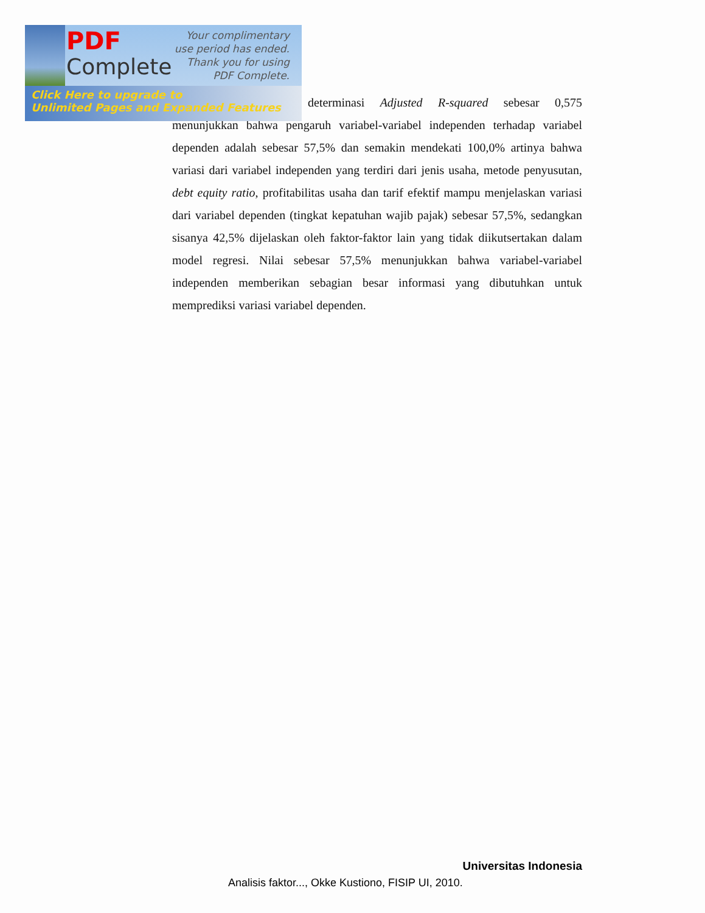determinasi Adjusted R-squared sebesar 0,575 menunjukkan bahwa pengaruh variabel-variabel independen terhadap variabel dependen adalah sebesar 57,5% dan semakin mendekati 100,0% artinya bahwa variasi dari variabel independen yang terdiri dari jenis usaha, metode penyusutan, debt equity ratio, profitabilitas usaha dan tarif efektif mampu menjelaskan variasi dari variabel dependen (tingkat kepatuhan wajib pajak) sebesar 57,5%, sedangkan sisanya 42,5% dijelaskan oleh faktor-faktor lain yang tidak diikutsertakan dalam model regresi. Nilai sebesar 57,5% menunjukkan bahwa variabel-variabel independen memberikan sebagian besar informasi yang dibutuhkan untuk memprediksi variasi variabel dependen.
PDF
Complete
Your complimentary
use period has ended.
Thank you for using
PDF Complete.
Click Here to upgrade to
Unlimited Pages and Expanded Features
Universitas Indonesia
Analisis faktor..., Okke Kustiono, FISIP UI, 2010.